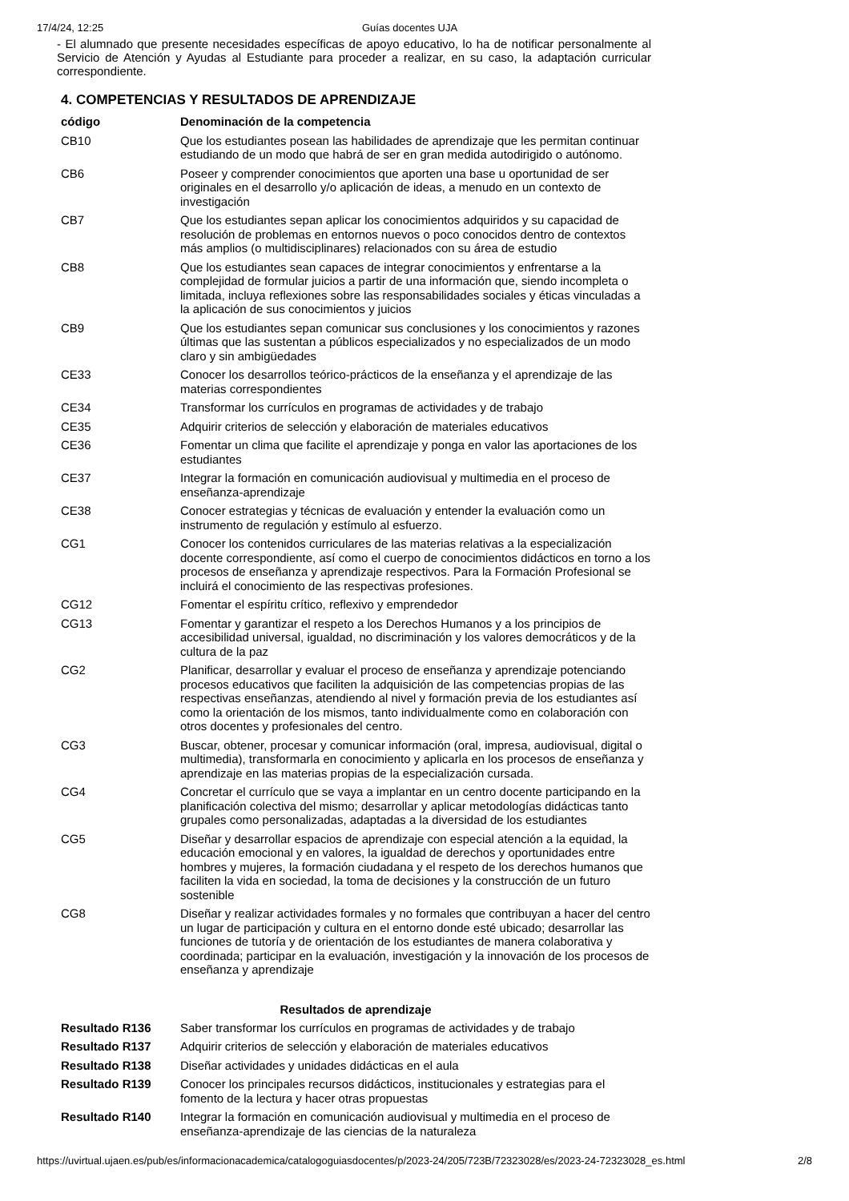17/4/24, 12:25 Guías docentes UJA
- El alumnado que presente necesidades específicas de apoyo educativo, lo ha de notificar personalmente al Servicio de Atención y Ayudas al Estudiante para proceder a realizar, en su caso, la adaptación curricular correspondiente.
4. COMPETENCIAS Y RESULTADOS DE APRENDIZAJE
| código | Denominación de la competencia |
| --- | --- |
| CB10 | Que los estudiantes posean las habilidades de aprendizaje que les permitan continuar estudiando de un modo que habrá de ser en gran medida autodirigido o autónomo. |
| CB6 | Poseer y comprender conocimientos que aporten una base u oportunidad de ser originales en el desarrollo y/o aplicación de ideas, a menudo en un contexto de investigación |
| CB7 | Que los estudiantes sepan aplicar los conocimientos adquiridos y su capacidad de resolución de problemas en entornos nuevos o poco conocidos dentro de contextos más amplios (o multidisciplinares) relacionados con su área de estudio |
| CB8 | Que los estudiantes sean capaces de integrar conocimientos y enfrentarse a la complejidad de formular juicios a partir de una información que, siendo incompleta o limitada, incluya reflexiones sobre las responsabilidades sociales y éticas vinculadas a la aplicación de sus conocimientos y juicios |
| CB9 | Que los estudiantes sepan comunicar sus conclusiones y los conocimientos y razones últimas que las sustentan a públicos especializados y no especializados de un modo claro y sin ambigüedades |
| CE33 | Conocer los desarrollos teórico-prácticos de la enseñanza y el aprendizaje de las materias correspondientes |
| CE34 | Transformar los currículos en programas de actividades y de trabajo |
| CE35 | Adquirir criterios de selección y elaboración de materiales educativos |
| CE36 | Fomentar un clima que facilite el aprendizaje y ponga en valor las aportaciones de los estudiantes |
| CE37 | Integrar la formación en comunicación audiovisual y multimedia en el proceso de enseñanza-aprendizaje |
| CE38 | Conocer estrategias y técnicas de evaluación y entender la evaluación como un instrumento de regulación y estímulo al esfuerzo. |
| CG1 | Conocer los contenidos curriculares de las materias relativas a la especialización docente correspondiente, así como el cuerpo de conocimientos didácticos en torno a los procesos de enseñanza y aprendizaje respectivos. Para la Formación Profesional se incluirá el conocimiento de las respectivas profesiones. |
| CG12 | Fomentar el espíritu crítico, reflexivo y emprendedor |
| CG13 | Fomentar y garantizar el respeto a los Derechos Humanos y a los principios de accesibilidad universal, igualdad, no discriminación y los valores democráticos y de la cultura de la paz |
| CG2 | Planificar, desarrollar y evaluar el proceso de enseñanza y aprendizaje potenciando procesos educativos que faciliten la adquisición de las competencias propias de las respectivas enseñanzas, atendiendo al nivel y formación previa de los estudiantes así como la orientación de los mismos, tanto individualmente como en colaboración con otros docentes y profesionales del centro. |
| CG3 | Buscar, obtener, procesar y comunicar información (oral, impresa, audiovisual, digital o multimedia), transformarla en conocimiento y aplicarla en los procesos de enseñanza y aprendizaje en las materias propias de la especialización cursada. |
| CG4 | Concretar el currículo que se vaya a implantar en un centro docente participando en la planificación colectiva del mismo; desarrollar y aplicar metodologías didácticas tanto grupales como personalizadas, adaptadas a la diversidad de los estudiantes |
| CG5 | Diseñar y desarrollar espacios de aprendizaje con especial atención a la equidad, la educación emocional y en valores, la igualdad de derechos y oportunidades entre hombres y mujeres, la formación ciudadana y el respeto de los derechos humanos que faciliten la vida en sociedad, la toma de decisiones y la construcción de un futuro sostenible |
| CG8 | Diseñar y realizar actividades formales y no formales que contribuyan a hacer del centro un lugar de participación y cultura en el entorno donde esté ubicado; desarrollar las funciones de tutoría y de orientación de los estudiantes de manera colaborativa y coordinada; participar en la evaluación, investigación y la innovación de los procesos de enseñanza y aprendizaje |
Resultados de aprendizaje
| Resultado R136 | Saber transformar los currículos en programas de actividades y de trabajo |
| Resultado R137 | Adquirir criterios de selección y elaboración de materiales educativos |
| Resultado R138 | Diseñar actividades y unidades didácticas en el aula |
| Resultado R139 | Conocer los principales recursos didácticos, institucionales y estrategias para el fomento de la lectura y hacer otras propuestas |
| Resultado R140 | Integrar la formación en comunicación audiovisual y multimedia en el proceso de enseñanza-aprendizaje de las ciencias de la naturaleza |
https://uvirtual.ujaen.es/pub/es/informacionacademica/catalogoguiasdocentes/p/2023-24/205/723B/72323028/es/2023-24-72323028_es.html 2/8